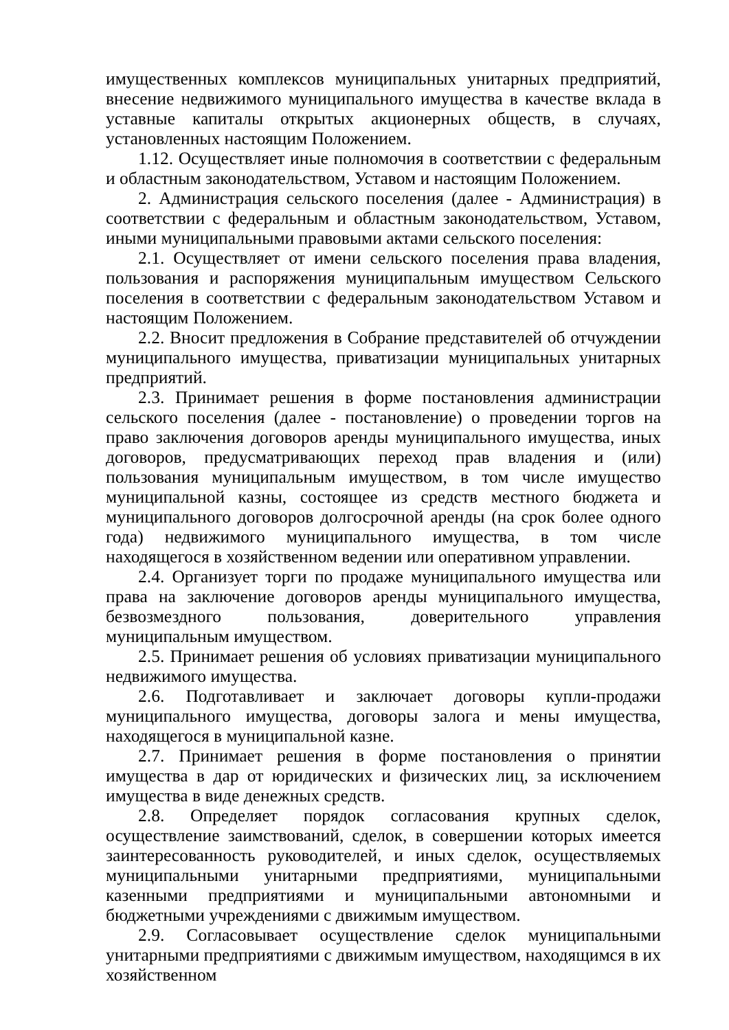имущественных комплексов муниципальных унитарных предприятий, внесение недвижимого муниципального имущества в качестве вклада в уставные капиталы открытых акционерных обществ, в случаях, установленных настоящим Положением.
1.12. Осуществляет иные полномочия в соответствии с федеральным и областным законодательством, Уставом и настоящим Положением.
2. Администрация сельского поселения (далее - Администрация) в соответствии с федеральным и областным законодательством, Уставом, иными муниципальными правовыми актами сельского поселения:
2.1. Осуществляет от имени сельского поселения права владения, пользования и распоряжения муниципальным имуществом Сельского поселения в соответствии с федеральным законодательством Уставом и настоящим Положением.
2.2. Вносит предложения в Собрание представителей об отчуждении муниципального имущества, приватизации муниципальных унитарных предприятий.
2.3. Принимает решения в форме постановления администрации сельского поселения (далее - постановление) о проведении торгов на право заключения договоров аренды муниципального имущества, иных договоров, предусматривающих переход прав владения и (или) пользования муниципальным имуществом, в том числе имущество муниципальной казны, состоящее из средств местного бюджета и муниципального договоров долгосрочной аренды (на срок более одного года) недвижимого муниципального имущества, в том числе находящегося в хозяйственном ведении или оперативном управлении.
2.4. Организует торги по продаже муниципального имущества или права на заключение договоров аренды муниципального имущества, безвозмездного пользования, доверительного управления муниципальным имуществом.
2.5. Принимает решения об условиях приватизации муниципального недвижимого имущества.
2.6. Подготавливает и заключает договоры купли-продажи муниципального имущества, договоры залога и мены имущества, находящегося в муниципальной казне.
2.7. Принимает решения в форме постановления о принятии имущества в дар от юридических и физических лиц, за исключением имущества в виде денежных средств.
2.8. Определяет порядок согласования крупных сделок, осуществление заимствований, сделок, в совершении которых имеется заинтересованность руководителей, и иных сделок, осуществляемых муниципальными унитарными предприятиями, муниципальными казенными предприятиями и муниципальными автономными и бюджетными учреждениями с движимым имуществом.
2.9. Согласовывает осуществление сделок муниципальными унитарными предприятиями с движимым имуществом, находящимся в их хозяйственном